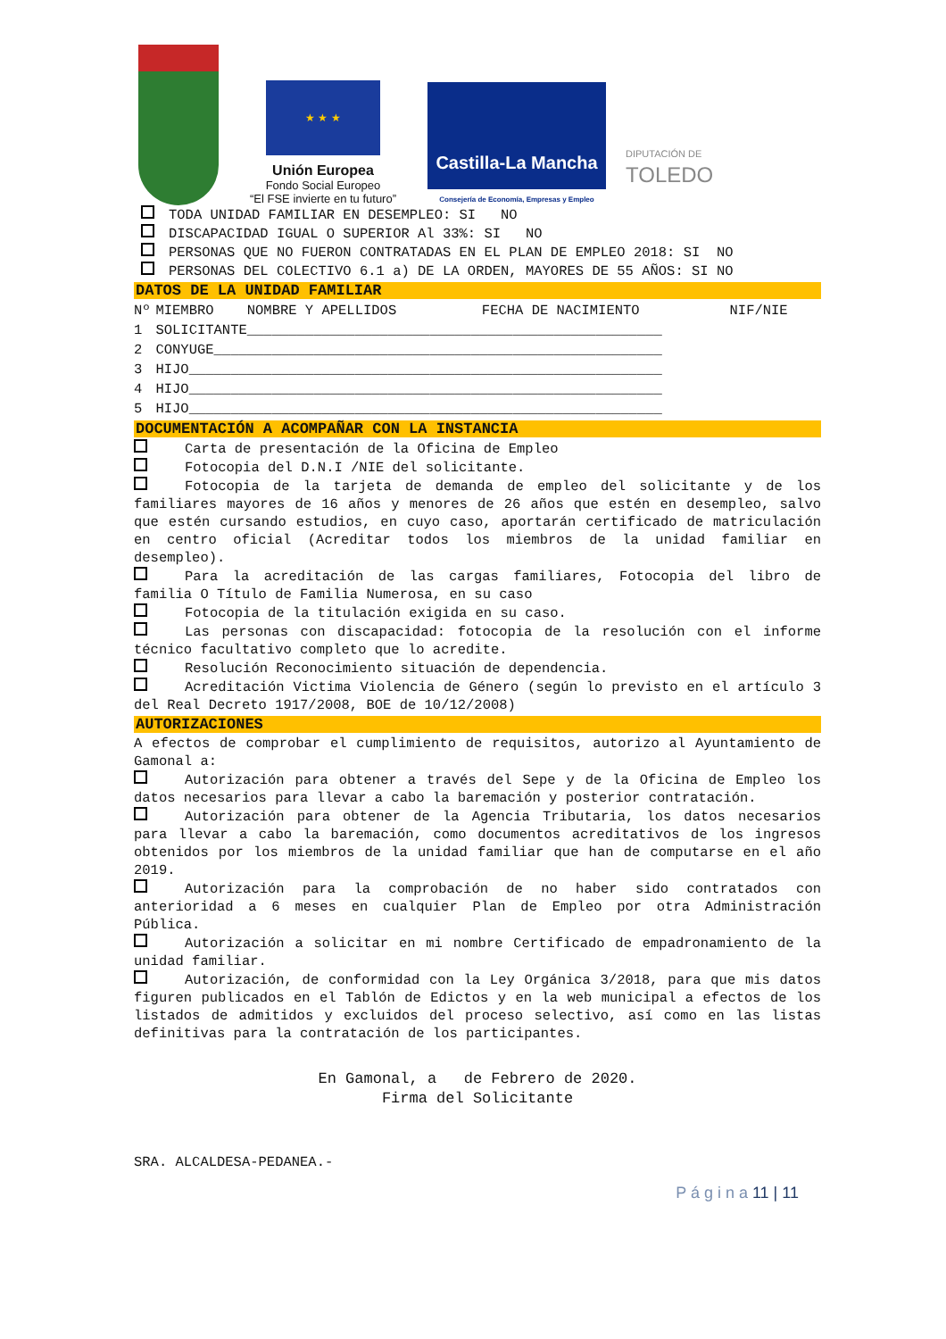★ ★ ★
Unión Europea
Fondo Social Europeo
“El FSE invierte en tu futuro”
Castilla-La Mancha
Consejería de Economía, Empresas y Empleo
DIPUTACIÓN DE
TOLEDO
TODA UNIDAD FAMILIAR EN DESEMPLEO: SI NO
DISCAPACIDAD IGUAL O SUPERIOR Al 33%: SI NO
PERSONAS QUE NO FUERON CONTRATADAS EN EL PLAN DE EMPLEO 2018: SI NO
PERSONAS DEL COLECTIVO 6.1 a) DE LA ORDEN, MAYORES DE 55 AÑOS: SI NO
DATOS DE LA UNIDAD FAMILIAR
| Nº | MIEMBRO | NOMBRE Y APELLIDOS | FECHA DE NACIMIENTO | NIF/NIE |
| --- | --- | --- | --- | --- |
| 1 | SOLICITANTE__________________________________________________ | | | |
| 2 | CONYUGE______________________________________________________ | | | |
| 3 | HIJO_________________________________________________________ | | | |
| 4 | HIJO_________________________________________________________ | | | |
| 5 | HIJO_________________________________________________________ | | | |
DOCUMENTACIÓN A ACOMPAÑAR CON LA INSTANCIA
Carta de presentación de la Oficina de Empleo
Fotocopia del D.N.I /NIE del solicitante.
Fotocopia de la tarjeta de demanda de empleo del solicitante y de los familiares mayores de 16 años y menores de 26 años que estén en desempleo, salvo que estén cursando estudios, en cuyo caso, aportarán certificado de matriculación en centro oficial (Acreditar todos los miembros de la unidad familiar en desempleo).
Para la acreditación de las cargas familiares, Fotocopia del libro de familia O Título de Familia Numerosa, en su caso
Fotocopia de la titulación exigida en su caso.
Las personas con discapacidad: fotocopia de la resolución con el informe técnico facultativo completo que lo acredite.
Resolución Reconocimiento situación de dependencia.
Acreditación Victima Violencia de Género (según lo previsto en el artículo 3 del Real Decreto 1917/2008, BOE de 10/12/2008)
AUTORIZACIONES
A efectos de comprobar el cumplimiento de requisitos, autorizo al Ayuntamiento de Gamonal a:
Autorización para obtener a través del Sepe y de la Oficina de Empleo los datos necesarios para llevar a cabo la baremación y posterior contratación.
Autorización para obtener de la Agencia Tributaria, los datos necesarios para llevar a cabo la baremación, como documentos acreditativos de los ingresos obtenidos por los miembros de la unidad familiar que han de computarse en el año 2019.
Autorización para la comprobación de no haber sido contratados con anterioridad a 6 meses en cualquier Plan de Empleo por otra Administración Pública.
Autorización a solicitar en mi nombre Certificado de empadronamiento de la unidad familiar.
Autorización, de conformidad con la Ley Orgánica 3/2018, para que mis datos figuren publicados en el Tablón de Edictos y en la web municipal a efectos de los listados de admitidos y excluidos del proceso selectivo, así como en las listas definitivas para la contratación de los participantes.
En Gamonal, a de Febrero de 2020.
Firma del Solicitante
SRA. ALCALDESA-PEDANEA.-
P á g i n a 11 | 11